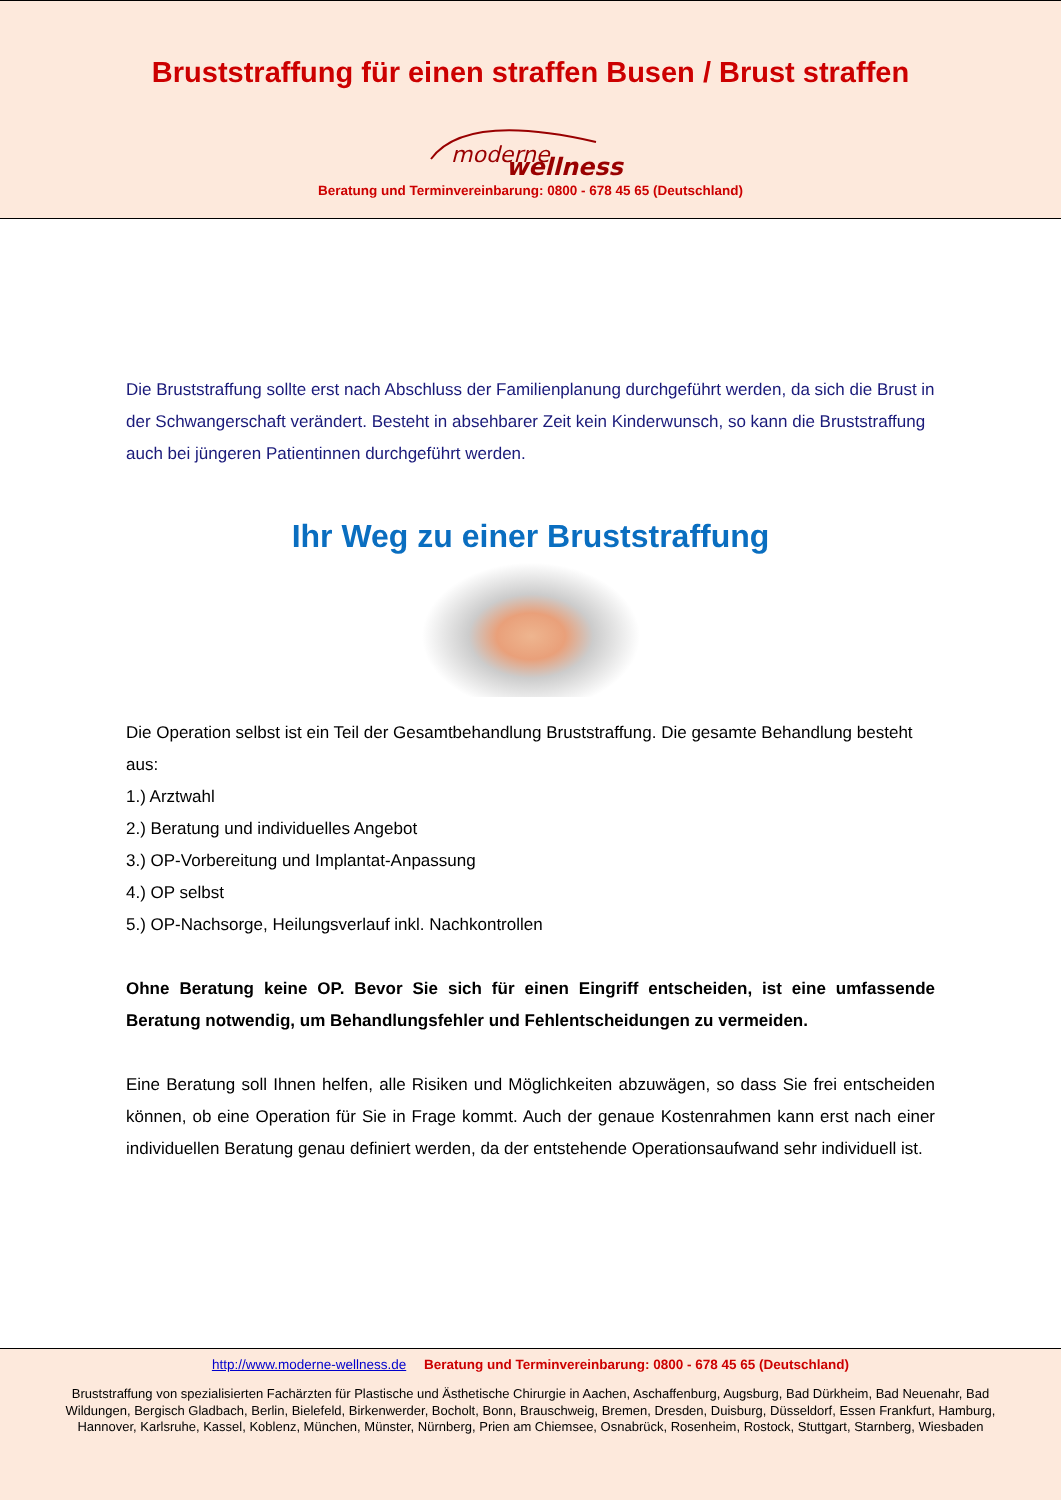Bruststraffung für einen straffen Busen / Brust straffen
moderne
wellness
Beratung und Terminvereinbarung: 0800 - 678 45 65 (Deutschland)
Die Bruststraffung sollte erst nach Abschluss der Familienplanung durchgeführt werden, da sich die Brust in der Schwangerschaft verändert. Besteht in absehbarer Zeit kein Kinderwunsch, so kann die Bruststraffung auch bei jüngeren Patientinnen durchgeführt werden.
Ihr Weg zu einer Bruststraffung
Die Operation selbst ist ein Teil der Gesamtbehandlung Bruststraffung. Die gesamte Behandlung besteht aus:
1.) Arztwahl
2.) Beratung und individuelles Angebot
3.) OP-Vorbereitung und Implantat-Anpassung
4.) OP selbst
5.) OP-Nachsorge, Heilungsverlauf inkl. Nachkontrollen
Ohne Beratung keine OP. Bevor Sie sich für einen Eingriff entscheiden, ist eine umfassende Beratung notwendig, um Behandlungsfehler und Fehlentscheidungen zu vermeiden.
Eine Beratung soll Ihnen helfen, alle Risiken und Möglichkeiten abzuwägen, so dass Sie frei entscheiden können, ob eine Operation für Sie in Frage kommt. Auch der genaue Kostenrahmen kann erst nach einer individuellen Beratung genau definiert werden, da der entstehende Operationsaufwand sehr individuell ist.
http://www.moderne-wellness.de Beratung und Terminvereinbarung: 0800 - 678 45 65 (Deutschland)
Bruststraffung von spezialisierten Fachärzten für Plastische und Ästhetische Chirurgie in Aachen, Aschaffenburg, Augsburg, Bad Dürkheim, Bad Neuenahr, Bad Wildungen, Bergisch Gladbach, Berlin, Bielefeld, Birkenwerder, Bocholt, Bonn, Brauschweig, Bremen, Dresden, Duisburg, Düsseldorf, Essen Frankfurt, Hamburg, Hannover, Karlsruhe, Kassel, Koblenz, München, Münster, Nürnberg, Prien am Chiemsee, Osnabrück, Rosenheim, Rostock, Stuttgart, Starnberg, Wiesbaden